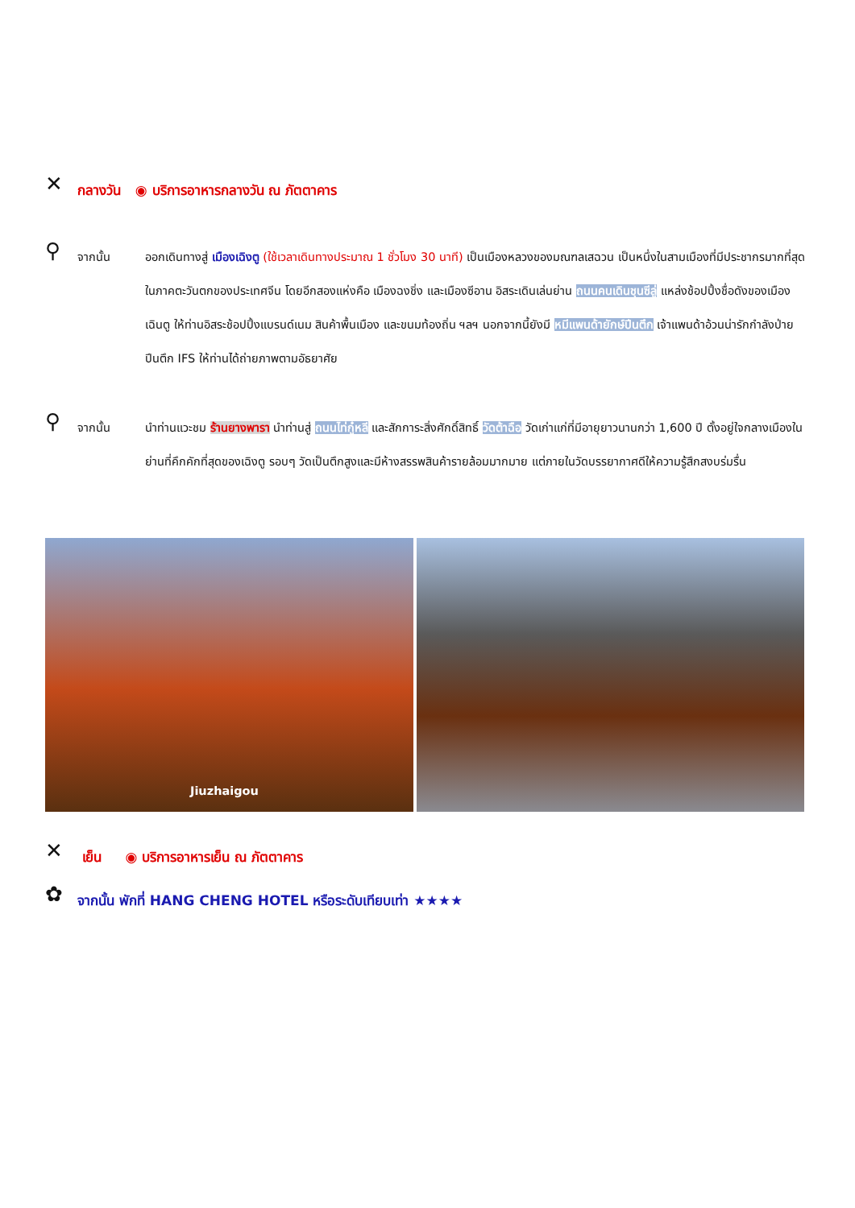✕ กลางวัน ◉ บริการอาหารกลางวัน ณ ภัตตาคาร
⚲ จากนั้น ออกเดินทางสู่ เมืองเฉิงตู (ใช้เวลาเดินทางประมาณ 1 ชั่วโมง 30 นาที) เป็นเมืองหลวงของมณฑลเสฉวน เป็นหนึ่งในสามเมืองที่มีประชากรมากที่สุดในภาคตะวันตกของประเทศจีน โดยอีกสองแห่งคือ เมืองฉงชิ่ง และเมืองซีอาน อิสระเดินเล่นย่าน ถนนคนเดินชุนซีลู่ แหล่งช้อปปิ้งชื่อดังของเมืองเฉินตู ให้ท่านอิสระช้อปปิ้งแบรนด์เนม สินค้าพื้นเมือง และขนมท้องถิ่น ฯลฯ นอกจากนี้ยังมี หมีแพนด้ายักษ์ปีนตึก เจ้าแพนด้าอ้วนน่ารักกำลังป่ายปีนตึก IFS ให้ท่านได้ถ่ายภาพตามอัธยาศัย
⚲ จากนั้น นำท่านแวะชม ร้านยางพารา นำท่านสู่ ถนนไท่กู๋หลี และสักการะสิ่งศักดิ์สิทธิ์ วัดต้าฉือ วัดเก่าแก่ที่มีอายุยาวนานกว่า 1,600 ปี ตั้งอยู่ใจกลางเมืองในย่านที่คึกคักที่สุดของเฉิงตู รอบๆ วัดเป็นตึกสูงและมีห้างสรรพสินค้ารายล้อมมากมาย แต่ภายในวัดบรรยากาศดีให้ความรู้สึกสงบร่มรื่น
Jiuzhaigou
✕ เย็น ◉ บริการอาหารเย็น ณ ภัตตาคาร
✿ จากนั้น พักที่ HANG CHENG HOTEL หรือระดับเทียบเท่า ★★★★